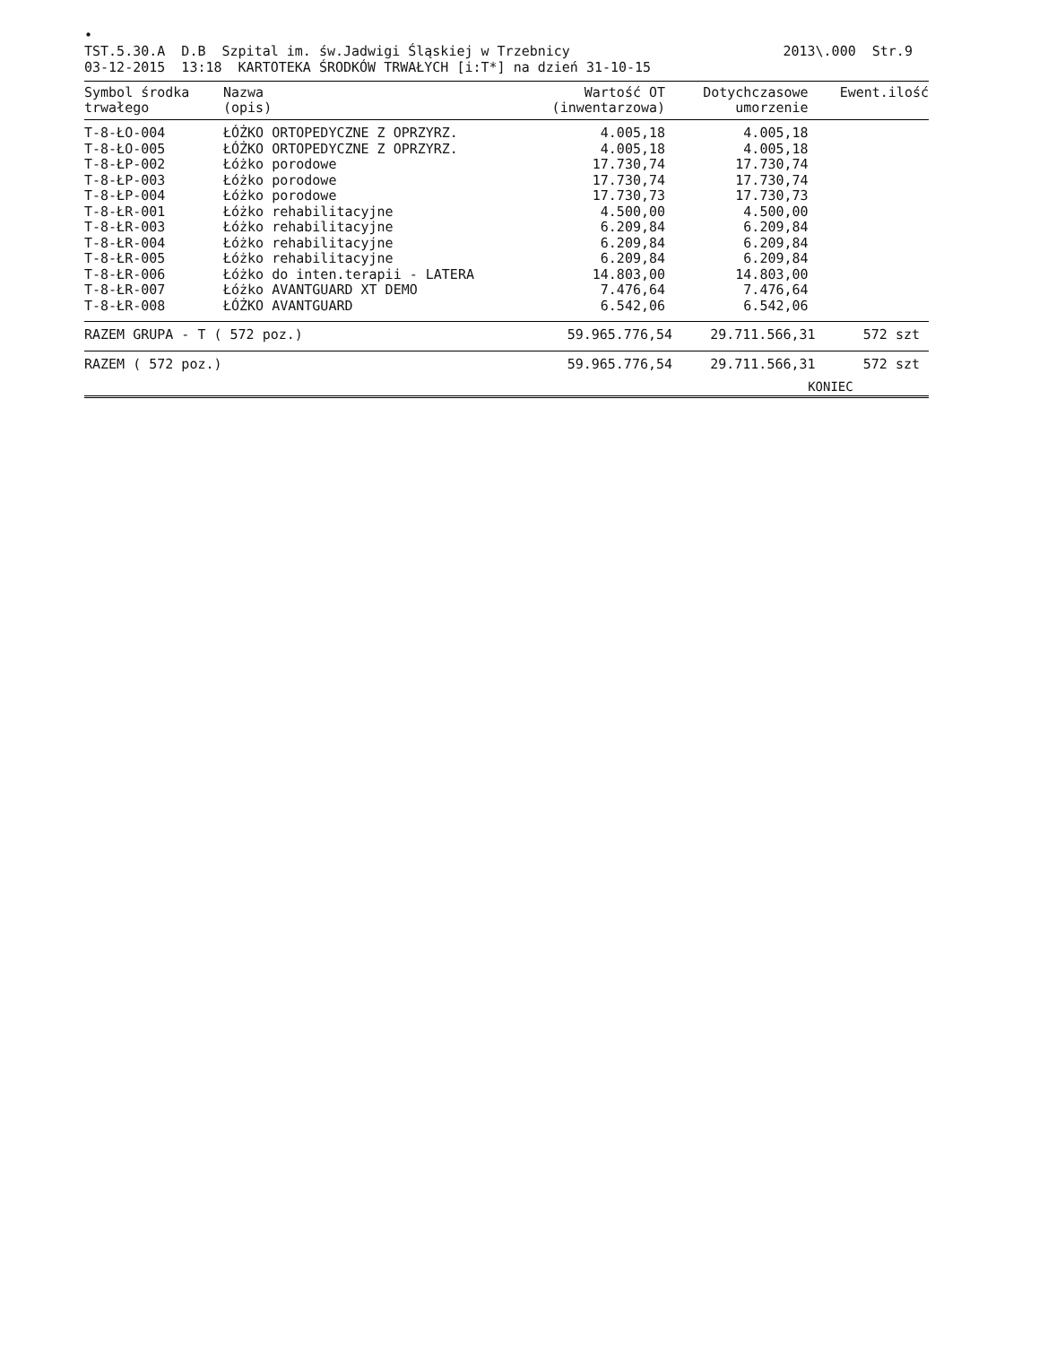•
TST.5.30.A D.B Szpital im. św.Jadwigi Śląskiej w Trzebnicy
03-12-2015 13:18 KARTOTEKA ŚRODKÓW TRWAŁYCH [i:T*] na dzień 31-10-15
2013\.000 Str.9
| Symbol środka trwałego | Nazwa (opis) | Wartość OT (inwentarzowa) | Dotychczasowe umorzenie | Ewent.ilość |
| --- | --- | --- | --- | --- |
| T-8-ŁO-004 | ŁÓŻKO ORTOPEDYCZNE Z OPRZYRZ. | 4.005,18 | 4.005,18 | |
| T-8-ŁO-005 | ŁÓŻKO ORTOPEDYCZNE Z OPRZYRZ. | 4.005,18 | 4.005,18 | |
| T-8-ŁP-002 | Łóżko porodowe | 17.730,74 | 17.730,74 | |
| T-8-ŁP-003 | Łóżko porodowe | 17.730,74 | 17.730,74 | |
| T-8-ŁP-004 | Łóżko porodowe | 17.730,73 | 17.730,73 | |
| T-8-ŁR-001 | Łóżko rehabilitacyjne | 4.500,00 | 4.500,00 | |
| T-8-ŁR-003 | Łóżko rehabilitacyjne | 6.209,84 | 6.209,84 | |
| T-8-ŁR-004 | Łóżko rehabilitacyjne | 6.209,84 | 6.209,84 | |
| T-8-ŁR-005 | Łóżko rehabilitacyjne | 6.209,84 | 6.209,84 | |
| T-8-ŁR-006 | Łóżko do inten.terapii - LATERA | 14.803,00 | 14.803,00 | |
| T-8-ŁR-007 | Łóżko AVANTGUARD XT DEMO | 7.476,64 | 7.476,64 | |
| T-8-ŁR-008 | ŁÓŻKO AVANTGUARD | 6.542,06 | 6.542,06 | |
| RAZEM GRUPA - T ( 572 poz.) | | 59.965.776,54 | 29.711.566,31 | 572 szt |
| RAZEM ( 572 poz.) | | 59.965.776,54 | 29.711.566,31 | 572 szt |
| KONIEC | | | | |